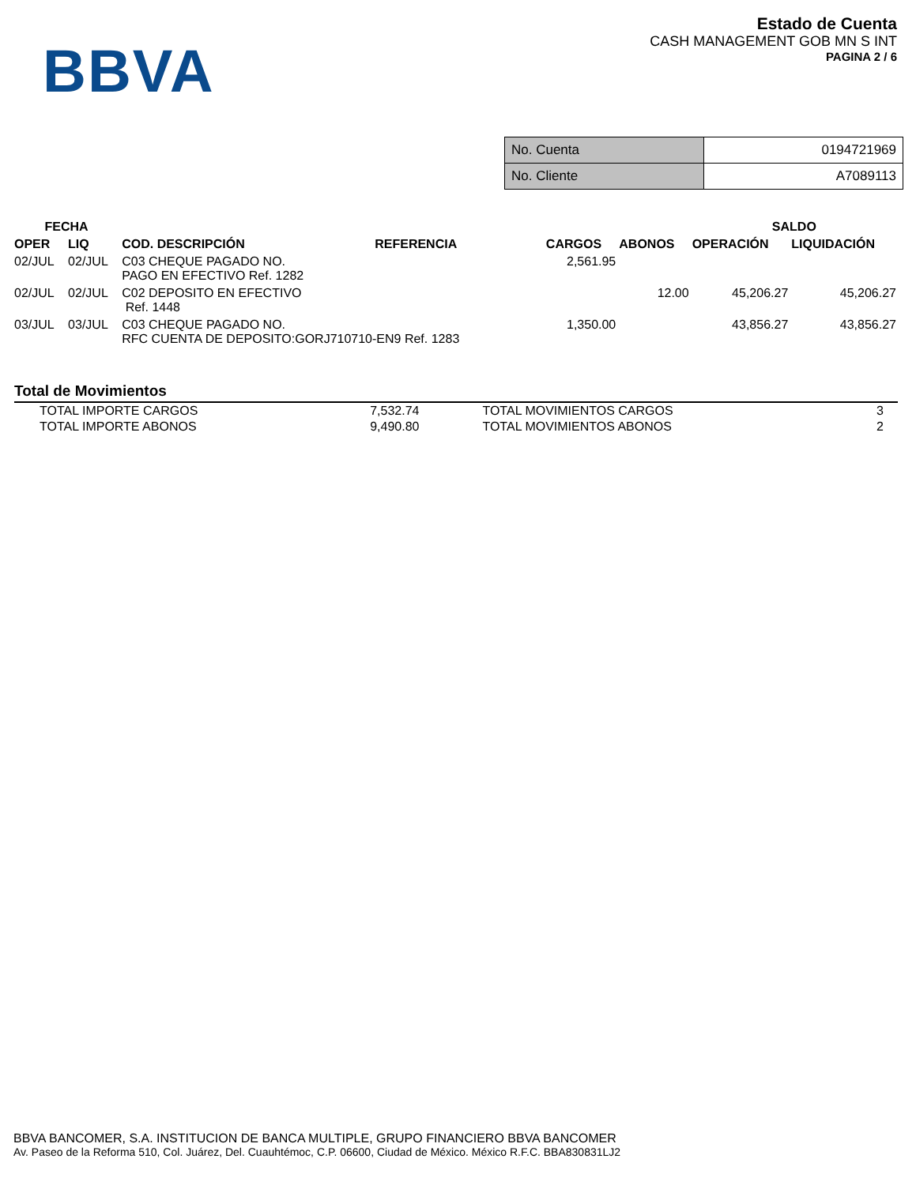BBVA
Estado de Cuenta
CASH MANAGEMENT GOB MN S INT
PAGINA 2 / 6
| No. Cuenta | 0194721969 |
| No. Cliente | A7089113 |
| FECHA | | | | | | SALDO | |
| --- | --- | --- | --- | --- | --- | --- | --- |
| OPER | LIQ | COD. DESCRIPCIÓN | REFERENCIA | CARGOS | ABONOS | OPERACIÓN | LIQUIDACIÓN |
| 02/JUL | 02/JUL | C03 CHEQUE PAGADO NO. PAGO EN EFECTIVO Ref. 1282 | | 2,561.95 | | | |
| 02/JUL | 02/JUL | C02 DEPOSITO EN EFECTIVO Ref. 1448 | | | 12.00 | 45,206.27 | 45,206.27 |
| 03/JUL | 03/JUL | C03 CHEQUE PAGADO NO. RFC CUENTA DE DEPOSITO:GORJ710710-EN9 Ref. 1283 | | 1,350.00 | | 43,856.27 | 43,856.27 |
Total de Movimientos
| TOTAL IMPORTE CARGOS | 7,532.74 | TOTAL MOVIMIENTOS CARGOS | 3 |
| TOTAL IMPORTE ABONOS | 9,490.80 | TOTAL MOVIMIENTOS ABONOS | 2 |
BBVA BANCOMER, S.A. INSTITUCION DE BANCA MULTIPLE, GRUPO FINANCIERO BBVA BANCOMER
Av. Paseo de la Reforma 510, Col. Juárez, Del. Cuauhtémoc, C.P. 06600, Ciudad de México. México R.F.C. BBA830831LJ2